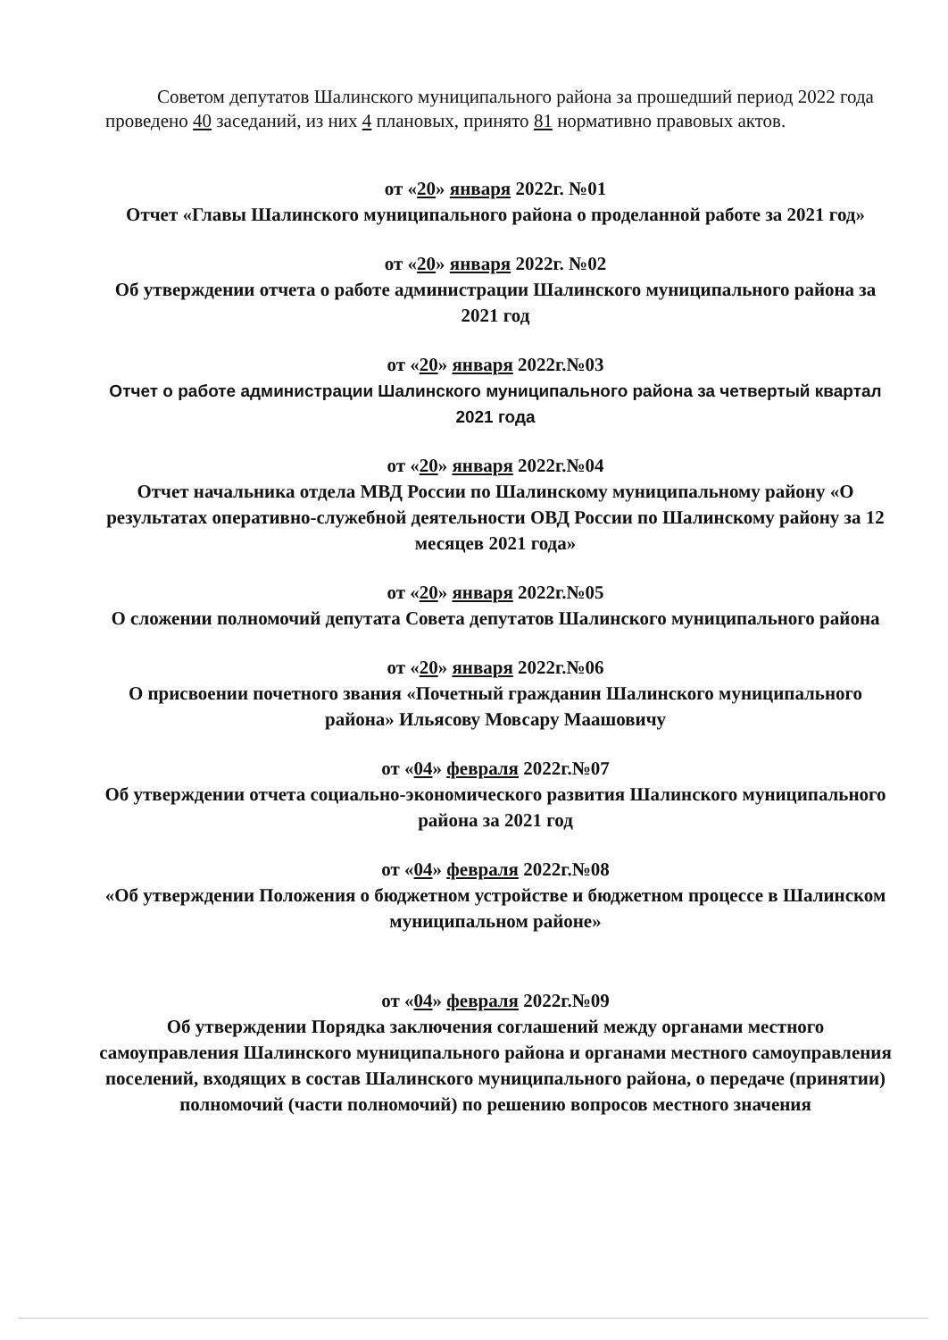Советом депутатов Шалинского муниципального района за прошедший период 2022 года проведено 40 заседаний, из них 4 плановых, принято 81 нормативно правовых актов.
от «20» января 2022г. №01
Отчет «Главы Шалинского муниципального района о проделанной работе за 2021 год»
от «20» января 2022г. №02
Об утверждении отчета о работе администрации Шалинского муниципального района за 2021 год
от «20» января 2022г.№03
Отчет о работе администрации Шалинского муниципального района за четвертый квартал 2021 года
от «20» января 2022г.№04
Отчет начальника отдела МВД России по Шалинскому муниципальному району «О результатах оперативно-служебной деятельности ОВД России по Шалинскому району за 12 месяцев 2021 года»
от «20» января 2022г.№05
О сложении полномочий депутата Совета депутатов Шалинского муниципального района
от «20» января 2022г.№06
О присвоении почетного звания «Почетный гражданин Шалинского муниципального района» Ильясову Мовсару Маашовичу
от «04» февраля 2022г.№07
Об утверждении отчета социально-экономического развития Шалинского муниципального района за 2021 год
от «04» февраля 2022г.№08
«Об утверждении Положения о бюджетном устройстве и бюджетном процессе в Шалинском муниципальном районе»
от «04» февраля 2022г.№09
Об утверждении Порядка заключения соглашений между органами местного самоуправления Шалинского муниципального района и органами местного самоуправления поселений, входящих в состав Шалинского муниципального района, о передаче (принятии) полномочий (части полномочий) по решению вопросов местного значения